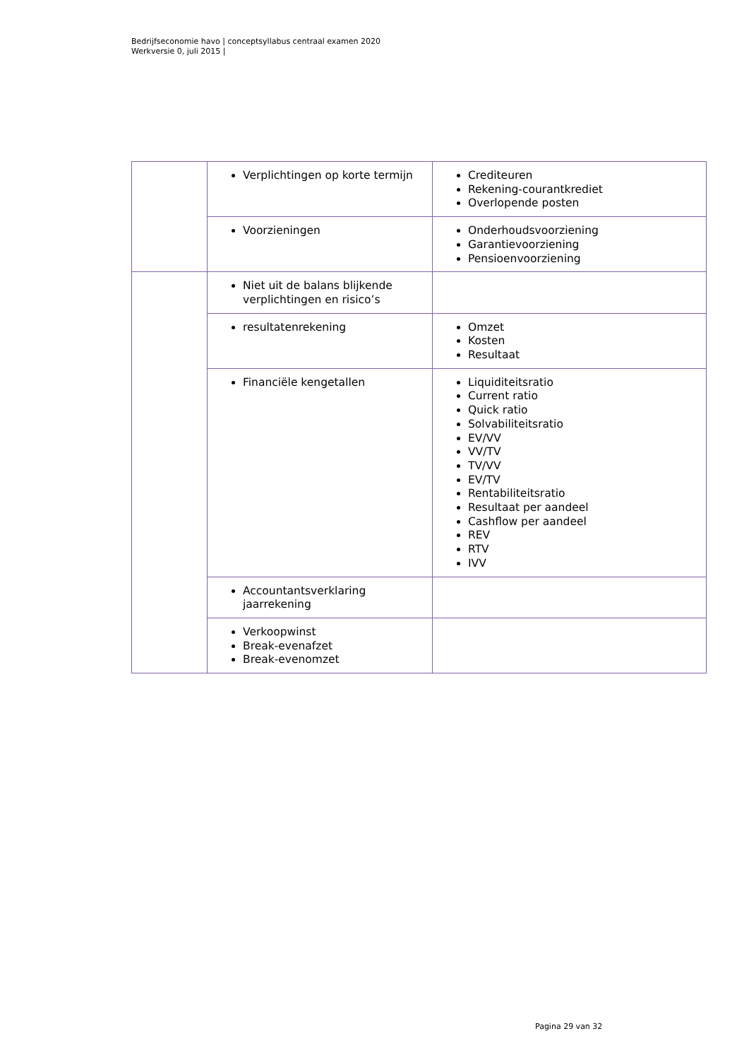Bedrijfseconomie havo | conceptsyllabus centraal examen 2020
Werkversie 0, juli 2015 |
| | Verplichtingen op korte termijn | Crediteuren Rekening-courantkrediet Overlopende posten |
| | Voorzieningen | Onderhoudsvoorziening Garantievoorziening Pensioenvoorziening |
| | Niet uit de balans blijkende verplichtingen en risico’s | |
| | resultatenrekening | Omzet Kosten Resultaat |
| | Financiële kengetallen | Liquiditeitsratio Current ratio Quick ratio Solvabiliteitsratio EV/VV VV/TV TV/VV EV/TV Rentabiliteitsratio Resultaat per aandeel Cashflow per aandeel REV RTV IVV |
| | Accountantsverklaring jaarrekening | |
| | Verkoopwinst Break-evenafzet Break-evenomzet | |
Pagina 29 van 32